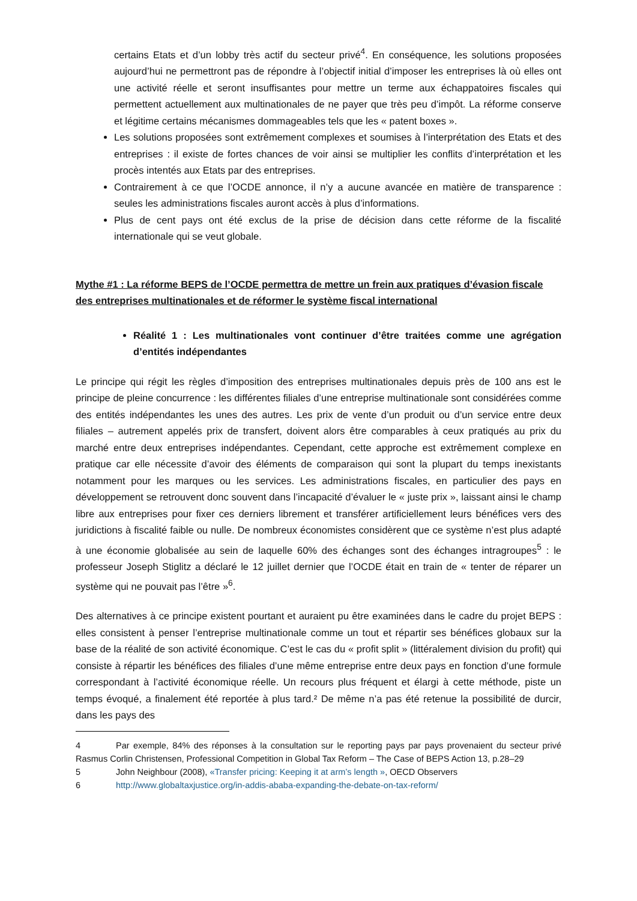certains Etats et d’un lobby très actif du secteur privé<sup>4</sup>. En conséquence, les solutions proposées aujourd’hui ne permettront pas de répondre à l’objectif initial d’imposer les entreprises là où elles ont une activité réelle et seront insuffisantes pour mettre un terme aux échappatoires fiscales qui permettent actuellement aux multinationales de ne payer que très peu d’impôt. La réforme conserve et légitime certains mécanismes dommageables tels que les « patent boxes ».
Les solutions proposées sont extrêmement complexes et soumises à l’interprétation des Etats et des entreprises : il existe de fortes chances de voir ainsi se multiplier les conflits d’interprétation et les procès intentés aux Etats par des entreprises.
Contrairement à ce que l’OCDE annonce, il n’y a aucune avancée en matière de transparence : seules les administrations fiscales auront accès à plus d’informations.
Plus de cent pays ont été exclus de la prise de décision dans cette réforme de la fiscalité internationale qui se veut globale.
Mythe #1 : La réforme BEPS de l’OCDE permettra de mettre un frein aux pratiques d’évasion fiscale des entreprises multinationales et de réformer le système fiscal international
Réalité 1 : Les multinationales vont continuer d’être traitées comme une agrégation d’entités indépendantes
Le principe qui régit les règles d’imposition des entreprises multinationales depuis près de 100 ans est le principe de pleine concurrence : les différentes filiales d’une entreprise multinationale sont considérées comme des entités indépendantes les unes des autres. Les prix de vente d’un produit ou d’un service entre deux filiales – autrement appelés prix de transfert, doivent alors être comparables à ceux pratiqués au prix du marché entre deux entreprises indépendantes. Cependant, cette approche est extrêmement complexe en pratique car elle nécessite d’avoir des éléments de comparaison qui sont la plupart du temps inexistants notamment pour les marques ou les services. Les administrations fiscales, en particulier des pays en développement se retrouvent donc souvent dans l’incapacité d’évaluer le « juste prix », laissant ainsi le champ libre aux entreprises pour fixer ces derniers librement et transférer artificiellement leurs bénéfices vers des juridictions à fiscalité faible ou nulle. De nombreux économistes considèrent que ce système n’est plus adapté à une économie globalisée au sein de laquelle 60% des échanges sont des échanges intragroupes<sup>5</sup> : le professeur Joseph Stiglitz a déclaré le 12 juillet dernier que l’OCDE était en train de « tenter de réparer un système qui ne pouvait pas l’être »<sup>6</sup>.
Des alternatives à ce principe existent pourtant et auraient pu être examinées dans le cadre du projet BEPS : elles consistent à penser l’entreprise multinationale comme un tout et répartir ses bénéfices globaux sur la base de la réalité de son activité économique. C’est le cas du « profit split » (littéralement division du profit) qui consiste à répartir les bénéfices des filiales d’une même entreprise entre deux pays en fonction d’une formule correspondant à l’activité économique réelle. Un recours plus fréquent et élargi à cette méthode, piste un temps évoqué, a finalement été reportée à plus tard.² De même n’a pas été retenue la possibilité de durcir, dans les pays des
4 Par exemple, 84% des réponses à la consultation sur le reporting pays par pays provenaient du secteur privé Rasmus Corlin Christensen, Professional Competition in Global Tax Reform – The Case of BEPS Action 13, p.28–29
5 John Neighbour (2008), «Transfer pricing: Keeping it at arm’s length », OECD Observers
6 http://www.globaltaxjustice.org/in-addis-ababa-expanding-the-debate-on-tax-reform/